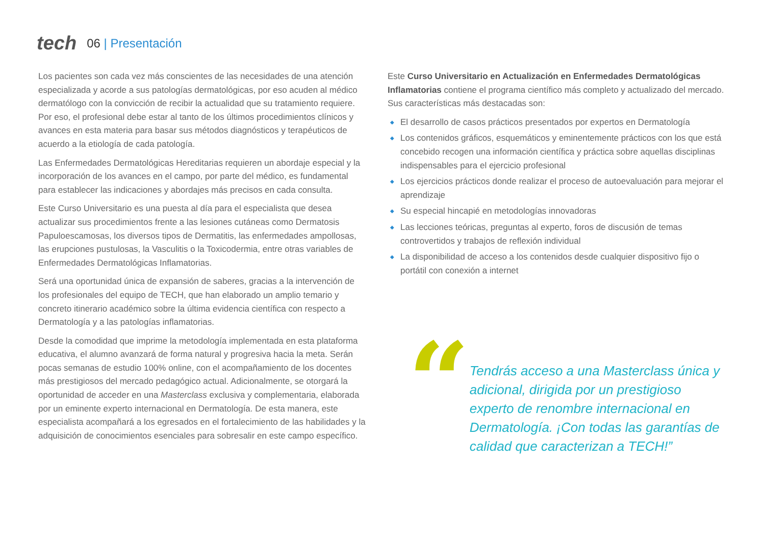tech
06 | Presentación
Los pacientes son cada vez más conscientes de las necesidades de una atención especializada y acorde a sus patologías dermatológicas, por eso acuden al médico dermatólogo con la convicción de recibir la actualidad que su tratamiento requiere. Por eso, el profesional debe estar al tanto de los últimos procedimientos clínicos y avances en esta materia para basar sus métodos diagnósticos y terapéuticos de acuerdo a la etiología de cada patología.
Las Enfermedades Dermatológicas Hereditarias requieren un abordaje especial y la incorporación de los avances en el campo, por parte del médico, es fundamental para establecer las indicaciones y abordajes más precisos en cada consulta.
Este Curso Universitario es una puesta al día para el especialista que desea actualizar sus procedimientos frente a las lesiones cutáneas como Dermatosis Papuloescamosas, los diversos tipos de Dermatitis, las enfermedades ampollosas, las erupciones pustulosas, la Vasculitis o la Toxicodermia, entre otras variables de Enfermedades Dermatológicas Inflamatorias.
Será una oportunidad única de expansión de saberes, gracias a la intervención de los profesionales del equipo de TECH, que han elaborado un amplio temario y concreto itinerario académico sobre la última evidencia científica con respecto a Dermatología y a las patologías inflamatorias.
Desde la comodidad que imprime la metodología implementada en esta plataforma educativa, el alumno avanzará de forma natural y progresiva hacia la meta. Serán pocas semanas de estudio 100% online, con el acompañamiento de los docentes más prestigiosos del mercado pedagógico actual. Adicionalmente, se otorgará la oportunidad de acceder en una Masterclass exclusiva y complementaria, elaborada por un eminente experto internacional en Dermatología. De esta manera, este especialista acompañará a los egresados en el fortalecimiento de las habilidades y la adquisición de conocimientos esenciales para sobresalir en este campo específico.
Este Curso Universitario en Actualización en Enfermedades Dermatológicas Inflamatorias contiene el programa científico más completo y actualizado del mercado. Sus características más destacadas son:
◆ El desarrollo de casos prácticos presentados por expertos en Dermatología
◆ Los contenidos gráficos, esquemáticos y eminentemente prácticos con los que está concebido recogen una información científica y práctica sobre aquellas disciplinas indispensables para el ejercicio profesional
◆ Los ejercicios prácticos donde realizar el proceso de autoevaluación para mejorar el aprendizaje
◆ Su especial hincapié en metodologías innovadoras
◆ Las lecciones teóricas, preguntas al experto, foros de discusión de temas controvertidos y trabajos de reflexión individual
◆ La disponibilidad de acceso a los contenidos desde cualquier dispositivo fijo o portátil con conexión a internet
“
Tendrás acceso a una Masterclass única y adicional, dirigida por un prestigioso experto de renombre internacional en Dermatología. ¡Con todas las garantías de calidad que caracterizan a TECH!”